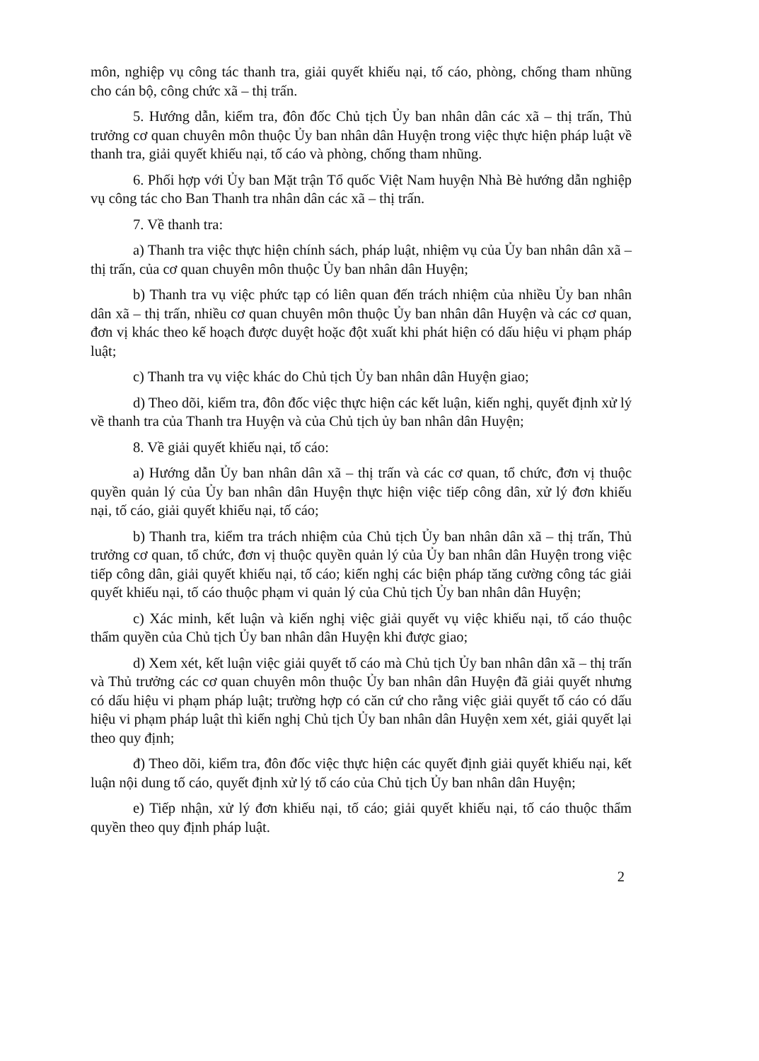môn, nghiệp vụ công tác thanh tra, giải quyết khiếu nại, tố cáo, phòng, chống tham nhũng cho cán bộ, công chức xã – thị trấn.
5. Hướng dẫn, kiểm tra, đôn đốc Chủ tịch Ủy ban nhân dân các xã – thị trấn, Thủ trưởng cơ quan chuyên môn thuộc Ủy ban nhân dân Huyện trong việc thực hiện pháp luật về thanh tra, giải quyết khiếu nại, tố cáo và phòng, chống tham nhũng.
6. Phối hợp với Ủy ban Mặt trận Tổ quốc Việt Nam huyện Nhà Bè hướng dẫn nghiệp vụ công tác cho Ban Thanh tra nhân dân các xã – thị trấn.
7. Về thanh tra:
a) Thanh tra việc thực hiện chính sách, pháp luật, nhiệm vụ của Ủy ban nhân dân xã – thị trấn, của cơ quan chuyên môn thuộc Ủy ban nhân dân Huyện;
b) Thanh tra vụ việc phức tạp có liên quan đến trách nhiệm của nhiều Ủy ban nhân dân xã – thị trấn, nhiều cơ quan chuyên môn thuộc Ủy ban nhân dân Huyện và các cơ quan, đơn vị khác theo kế hoạch được duyệt hoặc đột xuất khi phát hiện có dấu hiệu vi phạm pháp luật;
c) Thanh tra vụ việc khác do Chủ tịch Ủy ban nhân dân Huyện giao;
d) Theo dõi, kiểm tra, đôn đốc việc thực hiện các kết luận, kiến nghị, quyết định xử lý về thanh tra của Thanh tra Huyện và của Chủ tịch ủy ban nhân dân Huyện;
8. Về giải quyết khiếu nại, tố cáo:
a) Hướng dẫn Ủy ban nhân dân xã – thị trấn và các cơ quan, tổ chức, đơn vị thuộc quyền quản lý của Ủy ban nhân dân Huyện thực hiện việc tiếp công dân, xử lý đơn khiếu nại, tố cáo, giải quyết khiếu nại, tố cáo;
b) Thanh tra, kiểm tra trách nhiệm của Chủ tịch Ủy ban nhân dân xã – thị trấn, Thủ trưởng cơ quan, tổ chức, đơn vị thuộc quyền quản lý của Ủy ban nhân dân Huyện trong việc tiếp công dân, giải quyết khiếu nại, tố cáo; kiến nghị các biện pháp tăng cường công tác giải quyết khiếu nại, tố cáo thuộc phạm vi quản lý của Chủ tịch Ủy ban nhân dân Huyện;
c) Xác minh, kết luận và kiến nghị việc giải quyết vụ việc khiếu nại, tố cáo thuộc thẩm quyền của Chủ tịch Ủy ban nhân dân Huyện khi được giao;
d) Xem xét, kết luận việc giải quyết tố cáo mà Chủ tịch Ủy ban nhân dân xã – thị trấn và Thủ trưởng các cơ quan chuyên môn thuộc Ủy ban nhân dân Huyện đã giải quyết nhưng có dấu hiệu vi phạm pháp luật; trường hợp có căn cứ cho rằng việc giải quyết tố cáo có dấu hiệu vi phạm pháp luật thì kiến nghị Chủ tịch Ủy ban nhân dân Huyện xem xét, giải quyết lại theo quy định;
đ) Theo dõi, kiểm tra, đôn đốc việc thực hiện các quyết định giải quyết khiếu nại, kết luận nội dung tố cáo, quyết định xử lý tố cáo của Chủ tịch Ủy ban nhân dân Huyện;
e) Tiếp nhận, xử lý đơn khiếu nại, tố cáo; giải quyết khiếu nại, tố cáo thuộc thẩm quyền theo quy định pháp luật.
2